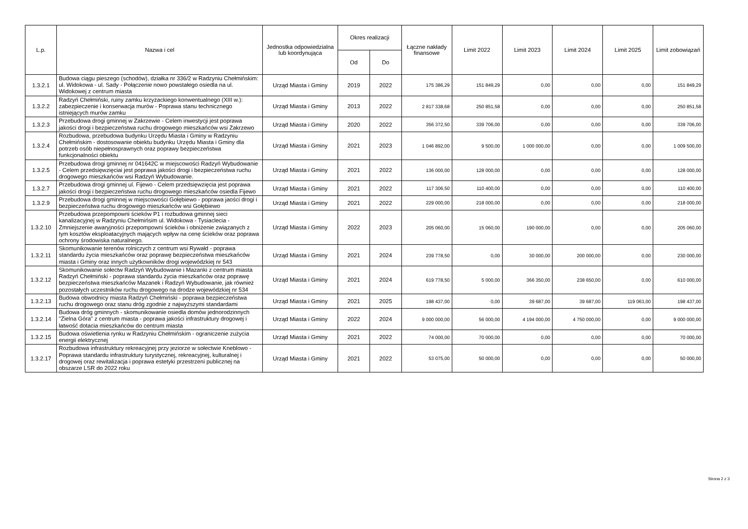| L.p. | Nazwa i cel | Jednostka odpowiedzialna lub koordynująca | Okres realizacji | | Łączne nakłady finansowe | Limit 2022 | Limit 2023 | Limit 2024 | Limit 2025 | Limit zobowiązań |
| --- | --- | --- | --- | --- | --- | --- | --- | --- | --- | --- |
| | | | Od | Do | | | | | | |
| 1.3.2.1 | Budowa ciągu pieszego (schodów), działka nr 336/2 w Radzyniu Chełmińskim: ul. Widokowa - ul. Sady - Połączenie nowo powstałego osiedla na ul. Widokowej z centrum miasta | Urząd Miasta i Gminy | 2019 | 2022 | 175 386,29 | 151 849,29 | 0,00 | 0,00 | 0,00 | 151 849,29 |
| 1.3.2.2 | Radzyń Chełmiński, ruiny zamku krzyżackiego konwentualnego (XIII w.): zabezpieczenie i konserwacja murów - Poprawa stanu technicznego istniejących murów zamku | Urząd Miasta i Gminy | 2013 | 2022 | 2 817 338,68 | 250 851,58 | 0,00 | 0,00 | 0,00 | 250 851,58 |
| 1.3.2.3 | Przebudowa drogi gminnej w Zakrzewie - Celem inwestycji jest poprawa jakości drogi i bezpieczeństwa ruchu drogowego mieszkańców wsi Zakrzewo | Urząd Miasta i Gminy | 2020 | 2022 | 356 372,50 | 339 706,00 | 0,00 | 0,00 | 0,00 | 339 706,00 |
| 1.3.2.4 | Rozbudowa, przebudowa budynku Urzędu Miasta i Gminy w Radzyniu Chełmińskim - dostosowanie obiektu budynku Urzędu Miasta i Gminy dla potrzeb osób niepełnosprawnych oraz poprawy bezpieczeństwa funkcjonalności obiektu | Urząd Miasta i Gminy | 2021 | 2023 | 1 046 892,00 | 9 500,00 | 1 000 000,00 | 0,00 | 0,00 | 1 009 500,00 |
| 1.3.2.5 | Przebudowa drogi gminnej nr 041642C w miejscowości Radzyń Wybudowanie - Celem przedsięwzięciai jest poprawa jakości drogi i bezpieczeństwa ruchu drogowego mieszkańców wsi Radzyń Wybudowanie. | Urząd Miasta i Gminy | 2021 | 2022 | 136 000,00 | 128 000,00 | 0,00 | 0,00 | 0,00 | 128 000,00 |
| 1.3.2.7 | Przebudowa drogi gminnej ul. Fijewo - Celem przedsięwzięcia jest poprawa jakości drogi i bezpieczeństwa ruchu drogowego mieszkańców osiedla Fijewo | Urząd Miasta i Gminy | 2021 | 2022 | 117 306,50 | 110 400,00 | 0,00 | 0,00 | 0,00 | 110 400,00 |
| 1.3.2.9 | Przebudowa drogi gminnej w miejscowości Gołębiewo - poprawa jaości drogi i bezpieczeństwa ruchu drogowego mieszkańców wsi Gołębiewo | Urząd Miasta i Gminy | 2021 | 2022 | 229 000,00 | 218 000,00 | 0,00 | 0,00 | 0,00 | 218 000,00 |
| 1.3.2.10 | Przebudowa przepompowni ścieków P1 i rozbudowa gminnej sieci kanalizacyjnej w Radzyniu Chełmińsim ul. Widokowa - Tysiaclecia - Zmniejszenie awaryjności przepompowni ścieków i obniżenie związanych z tym kosztów eksploatacyjnych mających wpływ na cenę ścieków oraz poprawa ochrony środowiska naturalnego. | Urząd Miasta i Gminy | 2022 | 2023 | 205 060,00 | 15 060,00 | 190 000,00 | 0,00 | 0,00 | 205 060,00 |
| 1.3.2.11 | Skomunikowanie terenów rolniczych z centrum wsi Rywałd - poprawa standardu życia mieszkańców oraz poprawę bezpieczeństwa mieszkańców miasta i Gminy oraz innych użytkowników drogi wojewódzkiej nr 543 | Urząd Miasta i Gminy | 2021 | 2024 | 239 778,50 | 0,00 | 30 000,00 | 200 000,00 | 0,00 | 230 000,00 |
| 1.3.2.12 | Skomunikowanie sołectw Radzyń Wybudowanie i Mazanki z centrum miasta Radzyń Chełmiński - poprawa standardu życia mieszkańców oraz poprawę bezpieczeństwa mieszkańców Mazanek i Radzyń Wybudowanie, jak również pozostałych uczestników ruchu drogowego na drodze wojewódzkiej nr 534 | Urząd Miasta i Gminy | 2021 | 2024 | 619 778,50 | 5 000,00 | 366 350,00 | 238 650,00 | 0,00 | 610 000,00 |
| 1.3.2.13 | Budowa obwodnicy miasta Radzyń Chełmiński - poprawa bezpieczeństwa ruchu drogowego oraz stanu dróg zgodnie z najwyższymi standardami | Urząd Miasta i Gminy | 2021 | 2025 | 198 437,00 | 0,00 | 39 687,00 | 39 687,00 | 119 063,00 | 198 437,00 |
| 1.3.2.14 | Budowa dróg gminnych - skomunikowanie osiedla domów jednorodzinnych "Zielna Góra" z centrum miasta - poprawa jakości infrastruktury drogowej i łatwość dotacia mieszkańców do centrum miasta | Urząd Miasta i Gminy | 2022 | 2024 | 9 000 000,00 | 56 000,00 | 4 194 000,00 | 4 750 000,00 | 0,00 | 9 000 000,00 |
| 1.3.2.15 | Budowa oświetlenia rynku w Radzyniu Chełmińskim - ograniczenie zużycia energii elektrycznej | Urząd Miasta i Gminy | 2021 | 2022 | 74 000,00 | 70 000,00 | 0,00 | 0,00 | 0,00 | 70 000,00 |
| 1.3.2.17 | Rozbudowa infrastruktury rekreacyjnej przy jeziorze w sołectwie Kneblowo - Poprawa standardu infrastruktury turystycznej, rekreacyjnej, kulturalnej i drogowej oraz rewitalizacja i poprawa estetyki przestrzeni publicznej na obszarze LSR do 2022 roku | Urząd Miasta i Gminy | 2021 | 2022 | 53 075,00 | 50 000,00 | 0,00 | 0,00 | 0,00 | 50 000,00 |
Strona 2 z 3